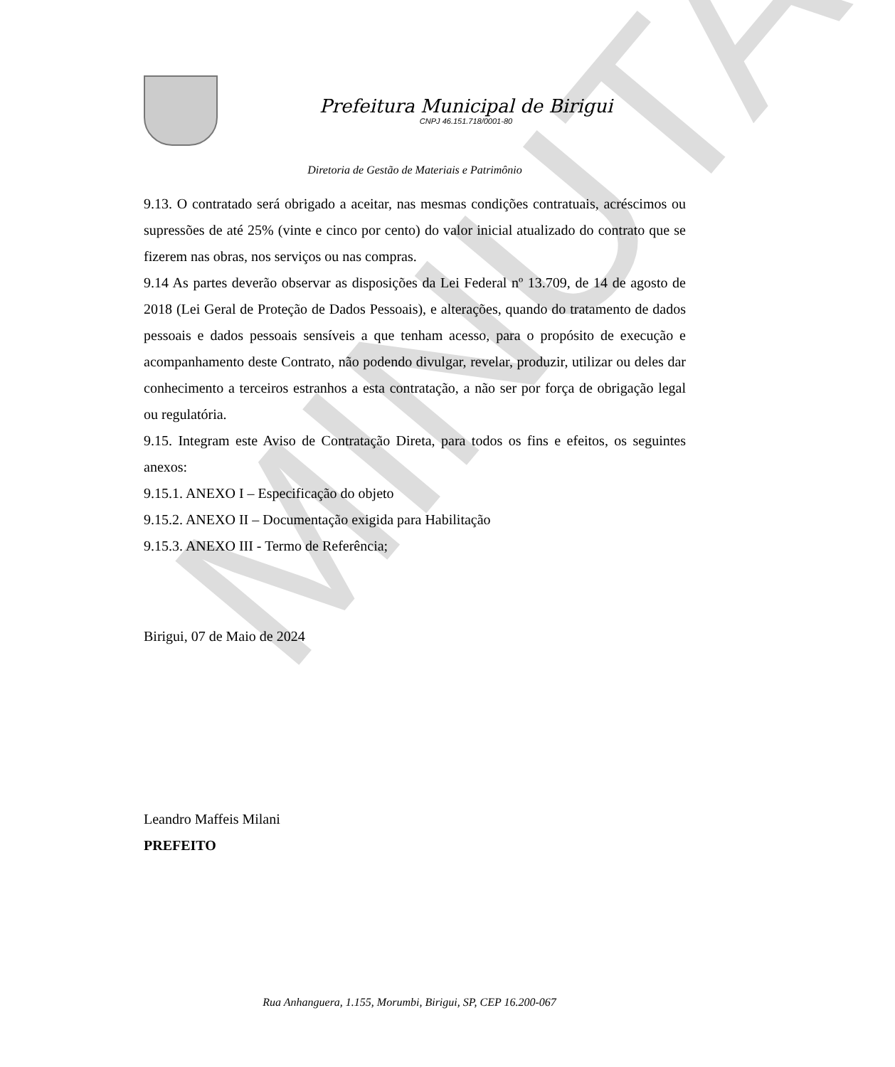MINUTA
Prefeitura Municipal de Birigui
CNPJ 46.151.718/0001-80
Diretoria de Gestão de Materiais e Patrimônio
9.13. O contratado será obrigado a aceitar, nas mesmas condições contratuais, acréscimos ou supressões de até 25% (vinte e cinco por cento) do valor inicial atualizado do contrato que se fizerem nas obras, nos serviços ou nas compras.
9.14 As partes deverão observar as disposições da Lei Federal nº 13.709, de 14 de agosto de 2018 (Lei Geral de Proteção de Dados Pessoais), e alterações, quando do tratamento de dados pessoais e dados pessoais sensíveis a que tenham acesso, para o propósito de execução e acompanhamento deste Contrato, não podendo divulgar, revelar, produzir, utilizar ou deles dar conhecimento a terceiros estranhos a esta contratação, a não ser por força de obrigação legal ou regulatória.
9.15. Integram este Aviso de Contratação Direta, para todos os fins e efeitos, os seguintes anexos:
9.15.1. ANEXO I – Especificação do objeto
9.15.2. ANEXO II – Documentação exigida para Habilitação
9.15.3. ANEXO III - Termo de Referência;
Birigui, 07 de Maio de 2024
Leandro Maffeis Milani
PREFEITO
Rua Anhanguera, 1.155, Morumbi, Birigui, SP, CEP 16.200-067